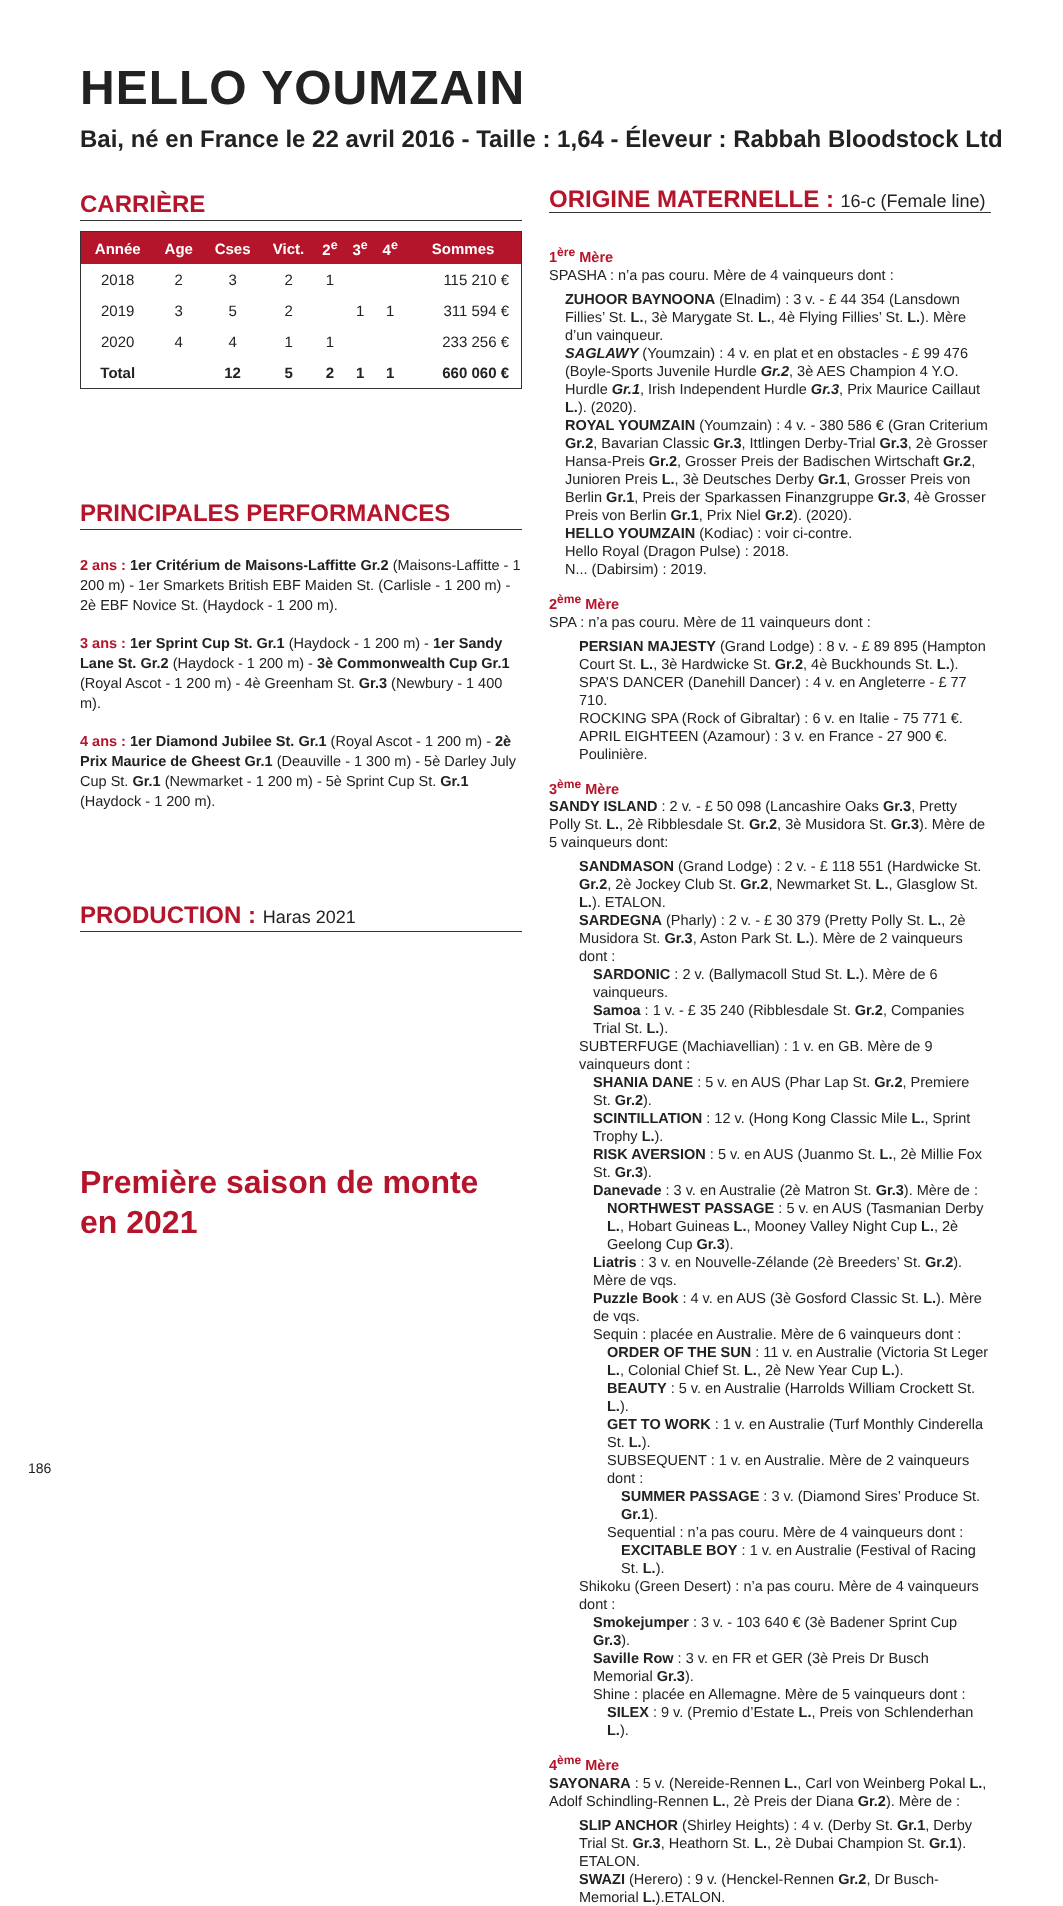HELLO YOUMZAIN
Bai, né en France le 22 avril 2016 - Taille : 1,64 - Éleveur : Rabbah Bloodstock Ltd
CARRIÈRE
| Année | Age | Cses | Vict. | 2<sup>e</sup> | 3<sup>e</sup> | 4<sup>e</sup> | Sommes |
| --- | --- | --- | --- | --- | --- | --- | --- |
| 2018 | 2 | 3 | 2 | 1 | | | 115 210 € |
| 2019 | 3 | 5 | 2 | | 1 | 1 | 311 594 € |
| 2020 | 4 | 4 | 1 | 1 | | | 233 256 € |
| Total | | 12 | 5 | 2 | 1 | 1 | 660 060 € |
PRINCIPALES PERFORMANCES
2 ans : 1er Critérium de Maisons-Laffitte Gr.2 (Maisons-Laffitte - 1 200 m) - 1er Smarkets British EBF Maiden St. (Carlisle - 1 200 m) - 2è EBF Novice St. (Haydock - 1 200 m).
3 ans : 1er Sprint Cup St. Gr.1 (Haydock - 1 200 m) - 1er Sandy Lane St. Gr.2 (Haydock - 1 200 m) - 3è Commonwealth Cup Gr.1 (Royal Ascot - 1 200 m) - 4è Greenham St. Gr.3 (Newbury - 1 400 m).
4 ans : 1er Diamond Jubilee St. Gr.1 (Royal Ascot - 1 200 m) - 2è Prix Maurice de Gheest Gr.1 (Deauville - 1 300 m) - 5è Darley July Cup St. Gr.1 (Newmarket - 1 200 m) - 5è Sprint Cup St. Gr.1 (Haydock - 1 200 m).
PRODUCTION : Haras 2021
Première saison de monte
en 2021
ORIGINE MATERNELLE : 16-c (Female line)
1<sup>ère</sup> Mère
SPASHA : n’a pas couru. Mère de 4 vainqueurs dont :
ZUHOOR BAYNOONA (Elnadim) : 3 v. - £ 44 354 (Lansdown Fillies’ St. L., 3è Marygate St. L., 4è Flying Fillies’ St. L.). Mère d’un vainqueur.
SAGLAWY (Youmzain) : 4 v. en plat et en obstacles - £ 99 476 (Boyle-Sports Juvenile Hurdle Gr.2, 3è AES Champion 4 Y.O. Hurdle Gr.1, Irish Independent Hurdle Gr.3, Prix Maurice Caillaut L.). (2020).
ROYAL YOUMZAIN (Youmzain) : 4 v. - 380 586 € (Gran Criterium Gr.2, Bavarian Classic Gr.3, Ittlingen Derby-Trial Gr.3, 2è Grosser Hansa-Preis Gr.2, Grosser Preis der Badischen Wirtschaft Gr.2, Junioren Preis L., 3è Deutsches Derby Gr.1, Grosser Preis von Berlin Gr.1, Preis der Sparkassen Finanzgruppe Gr.3, 4è Grosser Preis von Berlin Gr.1, Prix Niel Gr.2). (2020).
HELLO YOUMZAIN (Kodiac) : voir ci-contre.
Hello Royal (Dragon Pulse) : 2018.
N... (Dabirsim) : 2019.
2<sup>ème</sup> Mère
SPA : n’a pas couru. Mère de 11 vainqueurs dont :
PERSIAN MAJESTY (Grand Lodge) : 8 v. - £ 89 895 (Hampton Court St. L., 3è Hardwicke St. Gr.2, 4è Buckhounds St. L.).
SPA’S DANCER (Danehill Dancer) : 4 v. en Angleterre - £ 77 710.
ROCKING SPA (Rock of Gibraltar) : 6 v. en Italie - 75 771 €.
APRIL EIGHTEEN (Azamour) : 3 v. en France - 27 900 €. Poulinière.
3<sup>ème</sup> Mère
SANDY ISLAND : 2 v. - £ 50 098 (Lancashire Oaks Gr.3, Pretty Polly St. L., 2è Ribblesdale St. Gr.2, 3è Musidora St. Gr.3). Mère de 5 vainqueurs dont:
SANDMASON (Grand Lodge) : 2 v. - £ 118 551 (Hardwicke St. Gr.2, 2è Jockey Club St. Gr.2, Newmarket St. L., Glasglow St. L.). ETALON.
SARDEGNA (Pharly) : 2 v. - £ 30 379 (Pretty Polly St. L., 2è Musidora St. Gr.3, Aston Park St. L.). Mère de 2 vainqueurs dont :
SARDONIC : 2 v. (Ballymacoll Stud St. L.). Mère de 6 vainqueurs.
Samoa : 1 v. - £ 35 240 (Ribblesdale St. Gr.2, Companies Trial St. L.).
SUBTERFUGE (Machiavellian) : 1 v. en GB. Mère de 9 vainqueurs dont :
SHANIA DANE : 5 v. en AUS (Phar Lap St. Gr.2, Premiere St. Gr.2).
SCINTILLATION : 12 v. (Hong Kong Classic Mile L., Sprint Trophy L.).
RISK AVERSION : 5 v. en AUS (Juanmo St. L., 2è Millie Fox St. Gr.3).
Danevade : 3 v. en Australie (2è Matron St. Gr.3). Mère de :
NORTHWEST PASSAGE : 5 v. en AUS (Tasmanian Derby L., Hobart Guineas L., Mooney Valley Night Cup L., 2è Geelong Cup Gr.3).
Liatris : 3 v. en Nouvelle-Zélande (2è Breeders’ St. Gr.2). Mère de vqs.
Puzzle Book : 4 v. en AUS (3è Gosford Classic St. L.). Mère de vqs.
Sequin : placée en Australie. Mère de 6 vainqueurs dont :
ORDER OF THE SUN : 11 v. en Australie (Victoria St Leger L., Colonial Chief St. L., 2è New Year Cup L.).
BEAUTY : 5 v. en Australie (Harrolds William Crockett St. L.).
GET TO WORK : 1 v. en Australie (Turf Monthly Cinderella St. L.).
SUBSEQUENT : 1 v. en Australie. Mère de 2 vainqueurs dont :
SUMMER PASSAGE : 3 v. (Diamond Sires’ Produce St. Gr.1).
Sequential : n’a pas couru. Mère de 4 vainqueurs dont :
EXCITABLE BOY : 1 v. en Australie (Festival of Racing St. L.).
Shikoku (Green Desert) : n’a pas couru. Mère de 4 vainqueurs dont :
Smokejumper : 3 v. - 103 640 € (3è Badener Sprint Cup Gr.3).
Saville Row : 3 v. en FR et GER (3è Preis Dr Busch Memorial Gr.3).
Shine : placée en Allemagne. Mère de 5 vainqueurs dont :
SILEX : 9 v. (Premio d’Estate L., Preis von Schlenderhan L.).
4<sup>ème</sup> Mère
SAYONARA : 5 v. (Nereide-Rennen L., Carl von Weinberg Pokal L., Adolf Schindling-Rennen L., 2è Preis der Diana Gr.2). Mère de :
SLIP ANCHOR (Shirley Heights) : 4 v. (Derby St. Gr.1, Derby Trial St. Gr.3, Heathorn St. L., 2è Dubai Champion St. Gr.1). ETALON.
SWAZI (Herero) : 9 v. (Henckel-Rennen Gr.2, Dr Busch-Memorial L.).ETALON.
186